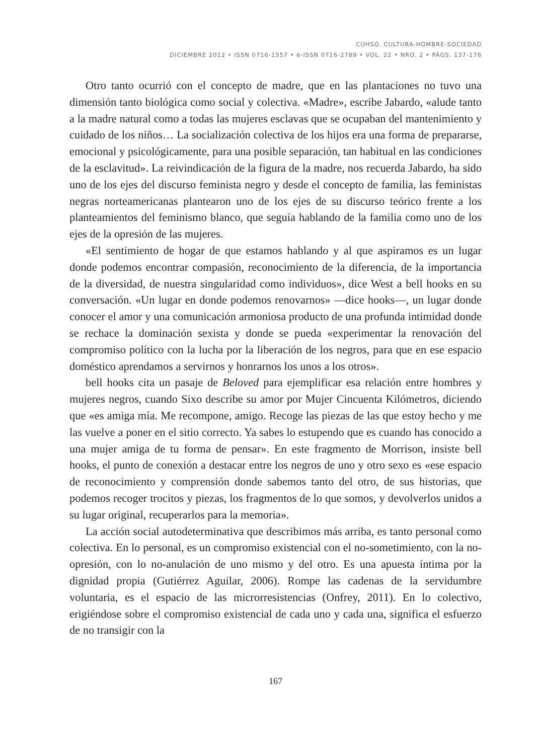CUHSO. CULTURA-HOMBRE-SOCIEDAD
DICIEMBRE 2012 • ISSN 0716-1557 • e-ISSN 0716-2789 • VOL. 22 • NRO. 2 • PÁGS. 137-176
Otro tanto ocurrió con el concepto de madre, que en las plantaciones no tuvo una dimensión tanto biológica como social y colectiva. «Madre», escribe Jabardo, «alude tanto a la madre natural como a todas las mujeres esclavas que se ocupaban del mantenimiento y cuidado de los niños… La socialización colectiva de los hijos era una forma de prepararse, emocional y psicológicamente, para una posible separación, tan habitual en las condiciones de la esclavitud». La reivindicación de la figura de la madre, nos recuerda Jabardo, ha sido uno de los ejes del discurso feminista negro y desde el concepto de familia, las feministas negras norteamericanas plantearon uno de los ejes de su discurso teórico frente a los planteamientos del feminismo blanco, que seguía hablando de la familia como uno de los ejes de la opresión de las mujeres.
«El sentimiento de hogar de que estamos hablando y al que aspiramos es un lugar donde podemos encontrar compasión, reconocimiento de la diferencia, de la importancia de la diversidad, de nuestra singularidad como individuos», dice West a bell hooks en su conversación. «Un lugar en donde podemos renovarnos» —dice hooks—, un lugar donde conocer el amor y una comunicación armoniosa producto de una profunda intimidad donde se rechace la dominación sexista y donde se pueda «experimentar la renovación del compromiso político con la lucha por la liberación de los negros, para que en ese espacio doméstico aprendamos a servirnos y honrarnos los unos a los otros».
bell hooks cita un pasaje de Beloved para ejemplificar esa relación entre hombres y mujeres negros, cuando Sixo describe su amor por Mujer Cincuenta Kilómetros, diciendo que «es amiga mía. Me recompone, amigo. Recoge las piezas de las que estoy hecho y me las vuelve a poner en el sitio correcto. Ya sabes lo estupendo que es cuando has conocido a una mujer amiga de tu forma de pensar». En este fragmento de Morrison, insiste bell hooks, el punto de conexión a destacar entre los negros de uno y otro sexo es «ese espacio de reconocimiento y comprensión donde sabemos tanto del otro, de sus historias, que podemos recoger trocitos y piezas, los fragmentos de lo que somos, y devolverlos unidos a su lugar original, recuperarlos para la memoria».
La acción social autodeterminativa que describimos más arriba, es tanto personal como colectiva. En lo personal, es un compromiso existencial con el no-sometimiento, con la no-opresión, con lo no-anulación de uno mismo y del otro. Es una apuesta íntima por la dignidad propia (Gutiérrez Aguilar, 2006). Rompe las cadenas de la servidumbre voluntaria, es el espacio de las microrresistencias (Onfrey, 2011). En lo colectivo, erigiéndose sobre el compromiso existencial de cada uno y cada una, significa el esfuerzo de no transigir con la
167